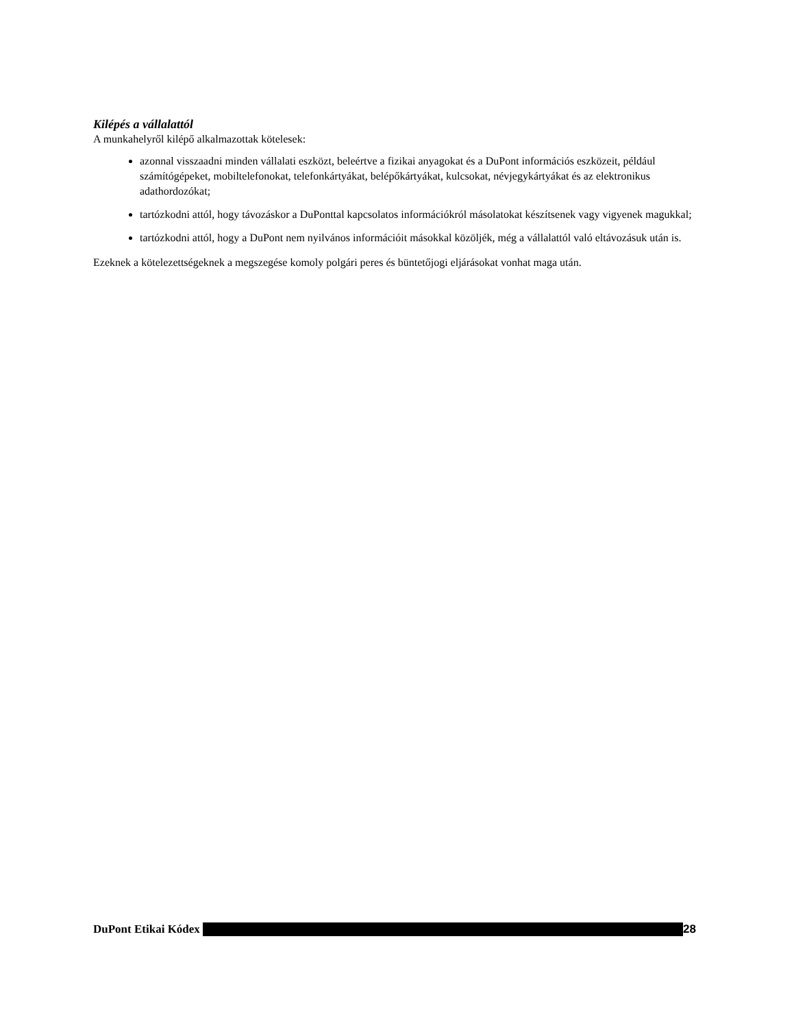Kilépés a vállalattól
A munkahelyről kilépő alkalmazottak kötelesek:
azonnal visszaadni minden vállalati eszközt, beleértve a fizikai anyagokat és a DuPont információs eszközeit, például számítógépeket, mobiltelefonokat, telefonkártyákat, belépőkártyákat, kulcsokat, névjegykártyákat és az elektronikus adathordozókat;
tartózkodni attól, hogy távozáskor a DuPonttal kapcsolatos információkról másolatokat készítsenek vagy vigyenek magukkal;
tartózkodni attól, hogy a DuPont nem nyilvános információit másokkal közöljék, még a vállalattól való eltávozásuk után is.
Ezeknek a kötelezettségeknek a megszegése komoly polgári peres és büntetőjogi eljárásokat vonhat maga után.
DuPont Etikai Kódex 28